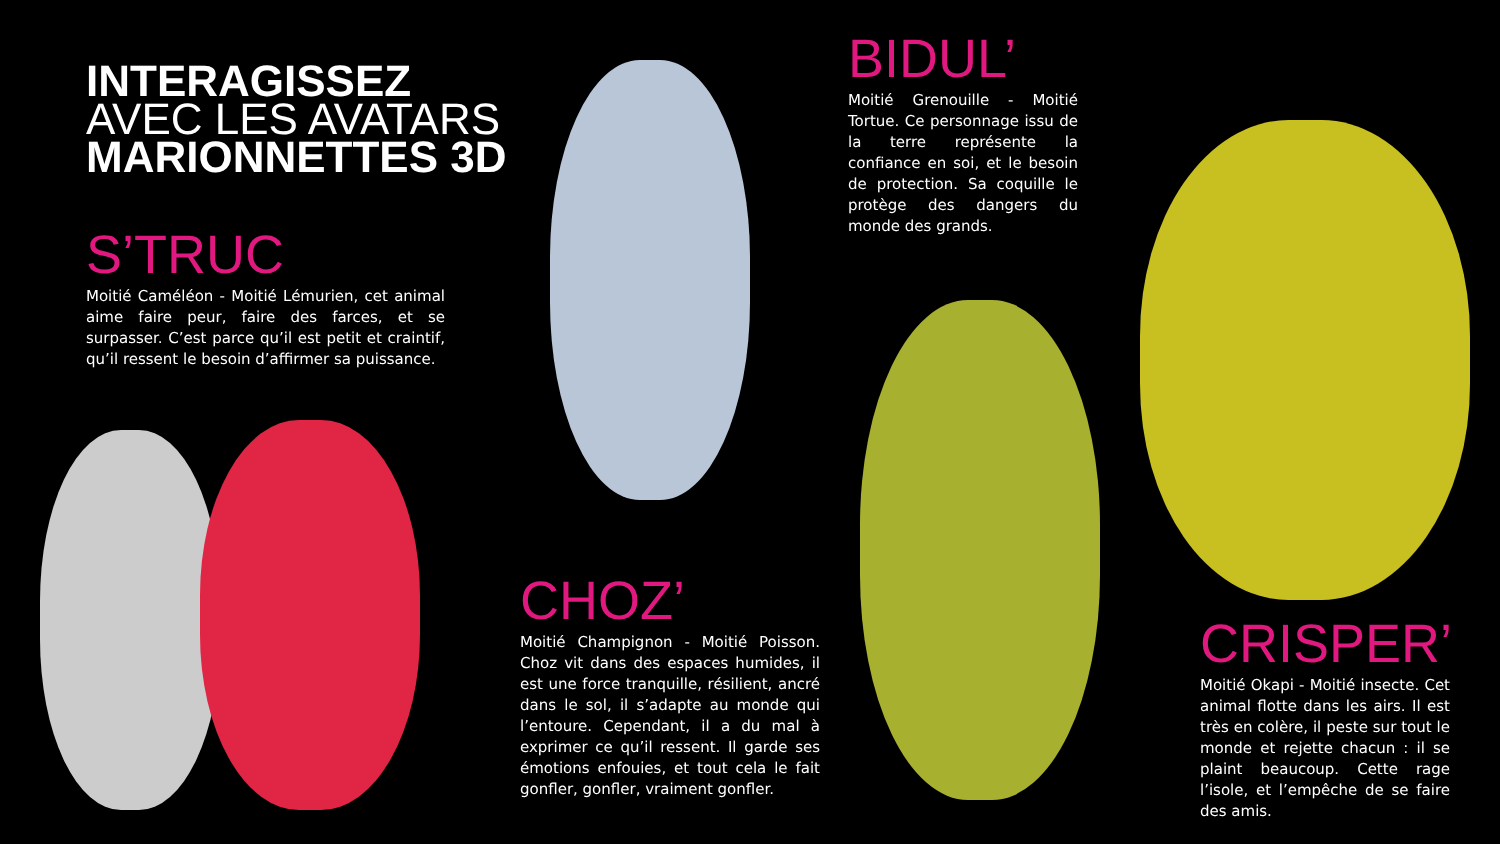INTERAGISSEZ
AVEC LES AVATARS
MARIONNETTES 3D
S’TRUC
Moitié Caméléon - Moitié Lémurien, cet animal aime faire peur, faire des farces, et se surpasser. C’est parce qu’il est petit et craintif, qu’il ressent le besoin d’affirmer sa puissance.
CHOZ’
Moitié Champignon - Moitié Poisson. Choz vit dans des espaces humides, il est une force tranquille, résilient, ancré dans le sol, il s’adapte au monde qui l’entoure. Cependant, il a du mal à exprimer ce qu’il ressent. Il garde ses émotions enfouies, et tout cela le fait gonfler, gonfler, vraiment gonfler.
BIDUL’
Moitié Grenouille - Moitié Tortue. Ce personnage issu de la terre représente la confiance en soi, et le besoin de protection. Sa coquille le protège des dangers du monde des grands.
CRISPER’
Moitié Okapi - Moitié insecte. Cet animal flotte dans les airs. Il est très en colère, il peste sur tout le monde et rejette chacun : il se plaint beaucoup. Cette rage l’isole, et l’empêche de se faire des amis.